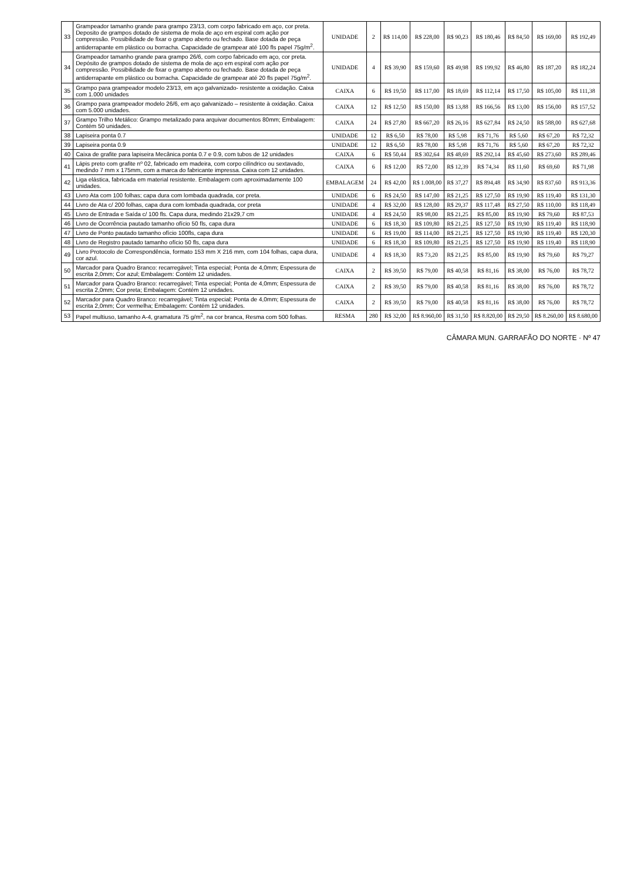| 33 | Grampeador tamanho grande para grampo 23/13, com corpo fabricado em aço, cor preta. Deposito de grampos dotado de sistema de mola de aço em espiral com ação por compressão. Possibilidade de fixar o grampo aberto ou fechado. Base dotada de peça antiderrapante em plástico ou borracha. Capacidade de grampear até 100 fls papel 75g/m<sup>2</sup>. | UNIDADE | 2 | R$ 114,00 | R$ 228,00 | R$ 90,23 | R$ 180,46 | R$ 84,50 | R$ 169,00 | R$ 192,49 |
| 34 | Grampeador tamanho grande para grampo 26/6, com corpo fabricado em aço, cor preta. Depósito de grampos dotado de sistema de mola de aço em espiral com ação por compressão. Possibilidade de fixar o grampo aberto ou fechado. Base dotada de peça antiderrapante em plástico ou borracha. Capacidade de grampear até 20 fls papel 75g/m<sup>2</sup>. | UNIDADE | 4 | R$ 39,90 | R$ 159,60 | R$ 49,98 | R$ 199,92 | R$ 46,80 | R$ 187,20 | R$ 182,24 |
| 35 | Grampo para grampeador modelo 23/13, em aço galvanizado- resistente a oxidação. Caixa com 1.000 unidades | CAIXA | 6 | R$ 19,50 | R$ 117,00 | R$ 18,69 | R$ 112,14 | R$ 17,50 | R$ 105,00 | R$ 111,38 |
| 36 | Grampo para grampeador modelo 26/6, em aço galvanizado – resistente à oxidação. Caixa com 5.000 unidades. | CAIXA | 12 | R$ 12,50 | R$ 150,00 | R$ 13,88 | R$ 166,56 | R$ 13,00 | R$ 156,00 | R$ 157,52 |
| 37 | Grampo Trilho Metálico: Grampo metalizado para arquivar documentos 80mm; Embalagem: Contém 50 unidades. | CAIXA | 24 | R$ 27,80 | R$ 667,20 | R$ 26,16 | R$ 627,84 | R$ 24,50 | R$ 588,00 | R$ 627,68 |
| 38 | Lapiseira ponta 0.7 | UNIDADE | 12 | R$ 6,50 | R$ 78,00 | R$ 5,98 | R$ 71,76 | R$ 5,60 | R$ 67,20 | R$ 72,32 |
| 39 | Lapiseira ponta 0.9 | UNIDADE | 12 | R$ 6,50 | R$ 78,00 | R$ 5,98 | R$ 71,76 | R$ 5,60 | R$ 67,20 | R$ 72,32 |
| 40 | Caixa de grafite para lapiseira Mecânica ponta 0.7 e 0.9, com tubos de 12 unidades | CAIXA | 6 | R$ 50,44 | R$ 302,64 | R$ 48,69 | R$ 292,14 | R$ 45,60 | R$ 273,60 | R$ 289,46 |
| 41 | Lápis preto com grafite nº 02, fabricado em madeira, com corpo cilíndrico ou sextavado, medindo 7 mm x 175mm, com a marca do fabricante impressa. Caixa com 12 unidades. | CAIXA | 6 | R$ 12,00 | R$ 72,00 | R$ 12,39 | R$ 74,34 | R$ 11,60 | R$ 69,60 | R$ 71,98 |
| 42 | Liga elástica, fabricada em material resistente. Embalagem com aproximadamente 100 unidades. | EMBALAGEM | 24 | R$ 42,00 | R$ 1.008,00 | R$ 37,27 | R$ 894,48 | R$ 34,90 | R$ 837,60 | R$ 913,36 |
| 43 | Livro Ata com 100 folhas; capa dura com lombada quadrada, cor preta. | UNIDADE | 6 | R$ 24,50 | R$ 147,00 | R$ 21,25 | R$ 127,50 | R$ 19,90 | R$ 119,40 | R$ 131,30 |
| 44 | Livro de Ata c/ 200 folhas, capa dura com lombada quadrada, cor preta | UNIDADE | 4 | R$ 32,00 | R$ 128,00 | R$ 29,37 | R$ 117,48 | R$ 27,50 | R$ 110,00 | R$ 118,49 |
| 45 | Livro de Entrada e Saída c/ 100 fls. Capa dura, medindo 21x29,7 cm | UNIDADE | 4 | R$ 24,50 | R$ 98,00 | R$ 21,25 | R$ 85,00 | R$ 19,90 | R$ 79,60 | R$ 87,53 |
| 46 | Livro de Ocorrência pautado tamanho ofício 50 fls, capa dura | UNIDADE | 6 | R$ 18,30 | R$ 109,80 | R$ 21,25 | R$ 127,50 | R$ 19,90 | R$ 119,40 | R$ 118,90 |
| 47 | Livro de Ponto pautado tamanho ofício 100fls, capa dura | UNIDADE | 6 | R$ 19,00 | R$ 114,00 | R$ 21,25 | R$ 127,50 | R$ 19,90 | R$ 119,40 | R$ 120,30 |
| 48 | Livro de Registro pautado tamanho ofício 50 fls, capa dura | UNIDADE | 6 | R$ 18,30 | R$ 109,80 | R$ 21,25 | R$ 127,50 | R$ 19,90 | R$ 119,40 | R$ 118,90 |
| 49 | Livro Protocolo de Correspondência, formato 153 mm X 216 mm, com 104 folhas, capa dura, cor azul. | UNIDADE | 4 | R$ 18,30 | R$ 73,20 | R$ 21,25 | R$ 85,00 | R$ 19,90 | R$ 79,60 | R$ 79,27 |
| 50 | Marcador para Quadro Branco: recarregável; Tinta especial; Ponta de 4,0mm; Espessura de escrita 2,0mm; Cor azul; Embalagem: Contém 12 unidades. | CAIXA | 2 | R$ 39,50 | R$ 79,00 | R$ 40,58 | R$ 81,16 | R$ 38,00 | R$ 76,00 | R$ 78,72 |
| 51 | Marcador para Quadro Branco: recarregável; Tinta especial; Ponta de 4,0mm; Espessura de escrita 2,0mm; Cor preta; Embalagem: Contém 12 unidades. | CAIXA | 2 | R$ 39,50 | R$ 79,00 | R$ 40,58 | R$ 81,16 | R$ 38,00 | R$ 76,00 | R$ 78,72 |
| 52 | Marcador para Quadro Branco: recarregável; Tinta especial; Ponta de 4,0mm; Espessura de escrita 2,0mm; Cor vermelha; Embalagem: Contém 12 unidades. | CAIXA | 2 | R$ 39,50 | R$ 79,00 | R$ 40,58 | R$ 81,16 | R$ 38,00 | R$ 76,00 | R$ 78,72 |
| 53 | Papel multiuso, tamanho A-4, gramatura 75 g/m<sup>2</sup>, na cor branca, Resma com 500 folhas. | RESMA | 280 | R$ 32,00 | R$ 8.960,00 | R$ 31,50 | R$ 8.820,00 | R$ 29,50 | R$ 8.260,00 | R$ 8.680,00 |
CÂMARA MUN. GARRAFÃO DO NORTE · Nº 47